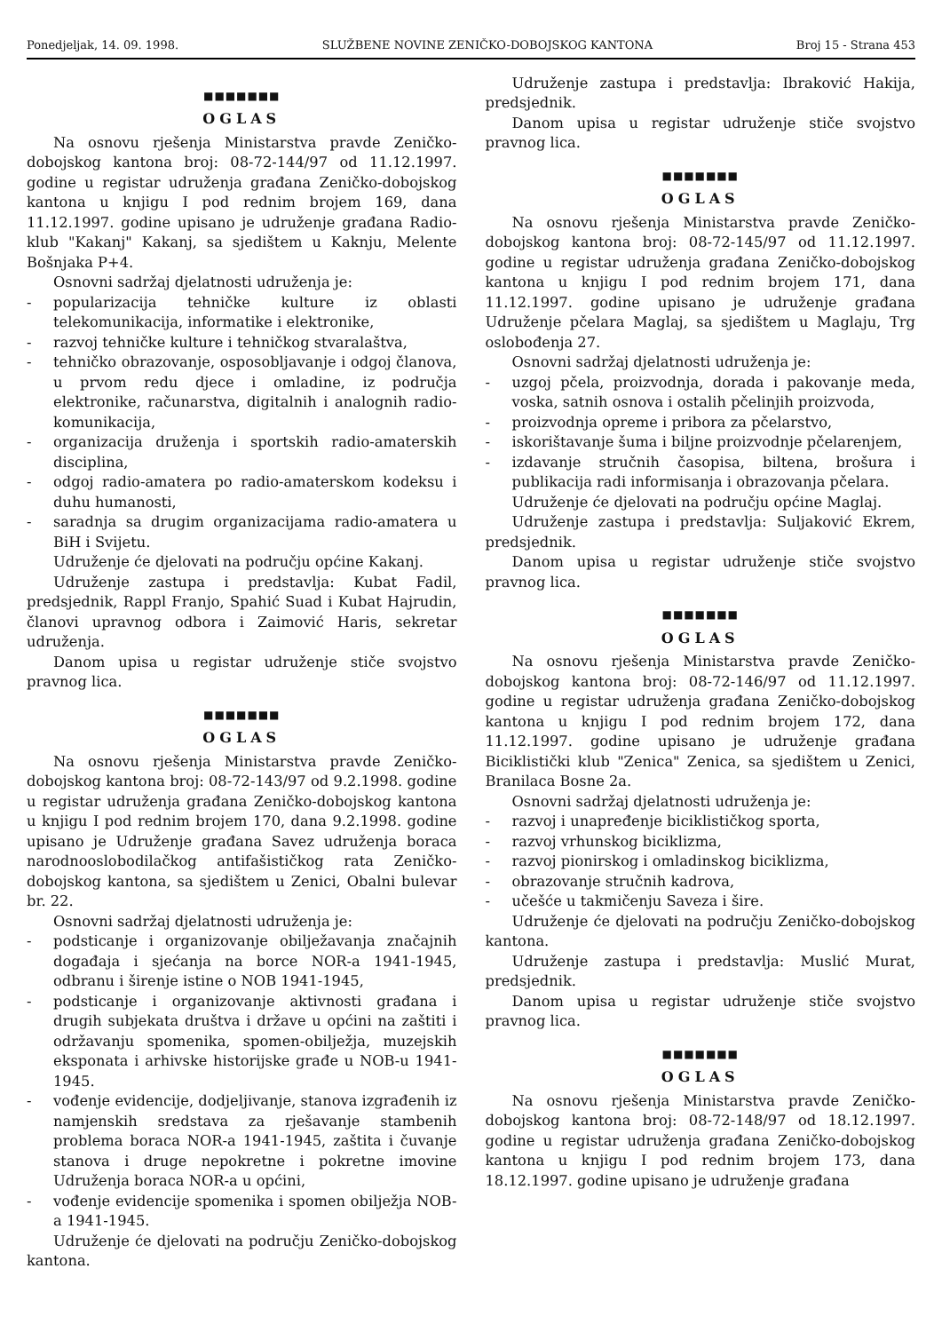Ponedjeljak, 14. 09. 1998. SLUŽBENE NOVINE ZENIČKO-DOBOJSKOG KANTONA Broj 15 - Strana 453
■■■■■■■
OGLAS
Na osnovu rješenja Ministarstva pravde Zeničko-dobojskog kantona broj: 08-72-144/97 od 11.12.1997. godine u registar udruženja građana Zeničko-dobojskog kantona u knjigu I pod rednim brojem 169, dana 11.12.1997. godine upisano je udruženje građana Radio-klub "Kakanj" Kakanj, sa sjedištem u Kaknju, Melente Bošnjaka P+4.
Osnovni sadržaj djelatnosti udruženja je:
- popularizacija tehničke kulture iz oblasti telekomunikacija, informatike i elektronike,
- razvoj tehničke kulture i tehničkog stvaralaštva,
- tehničko obrazovanje, osposobljavanje i odgoj članova, u prvom redu djece i omladine, iz područja elektronike, računarstva, digitalnih i analognih radio- komunikacija,
- organizacija druženja i sportskih radio-amaterskih disciplina,
- odgoj radio-amatera po radio-amaterskom kodeksu i duhu humanosti,
- saradnja sa drugim organizacijama radio-amatera u BiH i Svijetu.
Udruženje će djelovati na području općine Kakanj.
Udruženje zastupa i predstavlja: Kubat Fadil, predsjednik, Rappl Franjo, Spahić Suad i Kubat Hajrudin, članovi upravnog odbora i Zaimović Haris, sekretar udruženja.
Danom upisa u registar udruženje stiče svojstvo pravnog lica.
■■■■■■■
OGLAS
Na osnovu rješenja Ministarstva pravde Zeničko-dobojskog kantona broj: 08-72-143/97 od 9.2.1998. godine u registar udruženja građana Zeničko-dobojskog kantona u knjigu I pod rednim brojem 170, dana 9.2.1998. godine upisano je Udruženje građana Savez udruženja boraca narodnooslobodilačkog antifašističkog rata Zeničko-dobojskog kantona, sa sjedištem u Zenici, Obalni bulevar br. 22.
Osnovni sadržaj djelatnosti udruženja je:
- podsticanje i organizovanje obilježavanja značajnih događaja i sjećanja na borce NOR-a 1941-1945, odbranu i širenje istine o NOB 1941-1945,
- podsticanje i organizovanje aktivnosti građana i drugih subjekata društva i države u općini na zaštiti i održavanju spomenika, spomen-obilježja, muzejskih eksponata i arhivske historijske građe u NOB-u 1941-1945.
- vođenje evidencije, dodjeljivanje, stanova izgrađenih iz namjenskih sredstava za rješavanje stambenih problema boraca NOR-a 1941-1945, zaštita i čuvanje stanova i druge nepokretne i pokretne imovine Udruženja boraca NOR-a u općini,
- vođenje evidencije spomenika i spomen obilježja NOB-a 1941-1945.
Udruženje će djelovati na području Zeničko-dobojskog kantona.
Udruženje zastupa i predstavlja: Ibraković Hakija, predsjednik.
Danom upisa u registar udruženje stiče svojstvo pravnog lica.
■■■■■■■
OGLAS
Na osnovu rješenja Ministarstva pravde Zeničko-dobojskog kantona broj: 08-72-145/97 od 11.12.1997. godine u registar udruženja građana Zeničko-dobojskog kantona u knjigu I pod rednim brojem 171, dana 11.12.1997. godine upisano je udruženje građana Udruženje pčelara Maglaj, sa sjedištem u Maglaju, Trg oslobođenja 27.
Osnovni sadržaj djelatnosti udruženja je:
- uzgoj pčela, proizvodnja, dorada i pakovanje meda, voska, satnih osnova i ostalih pčelinjih proizvoda,
- proizvodnja opreme i pribora za pčelarstvo,
- iskorištavanje šuma i biljne proizvodnje pčelarenjem,
- izdavanje stručnih časopisa, biltena, brošura i publikacija radi informisanja i obrazovanja pčelara.
Udruženje će djelovati na području općine Maglaj.
Udruženje zastupa i predstavlja: Suljaković Ekrem, predsjednik.
Danom upisa u registar udruženje stiče svojstvo pravnog lica.
■■■■■■■
OGLAS
Na osnovu rješenja Ministarstva pravde Zeničko-dobojskog kantona broj: 08-72-146/97 od 11.12.1997. godine u registar udruženja građana Zeničko-dobojskog kantona u knjigu I pod rednim brojem 172, dana 11.12.1997. godine upisano je udruženje građana Biciklistički klub "Zenica" Zenica, sa sjedištem u Zenici, Branilaca Bosne 2a.
Osnovni sadržaj djelatnosti udruženja je:
- razvoj i unapređenje biciklističkog sporta,
- razvoj vrhunskog biciklizma,
- razvoj pionirskog i omladinskog biciklizma,
- obrazovanje stručnih kadrova,
- učešće u takmičenju Saveza i šire.
Udruženje će djelovati na području Zeničko-dobojskog kantona.
Udruženje zastupa i predstavlja: Muslić Murat, predsjednik.
Danom upisa u registar udruženje stiče svojstvo pravnog lica.
■■■■■■■
OGLAS
Na osnovu rješenja Ministarstva pravde Zeničko-dobojskog kantona broj: 08-72-148/97 od 18.12.1997. godine u registar udruženja građana Zeničko-dobojskog kantona u knjigu I pod rednim brojem 173, dana 18.12.1997. godine upisano je udruženje građana